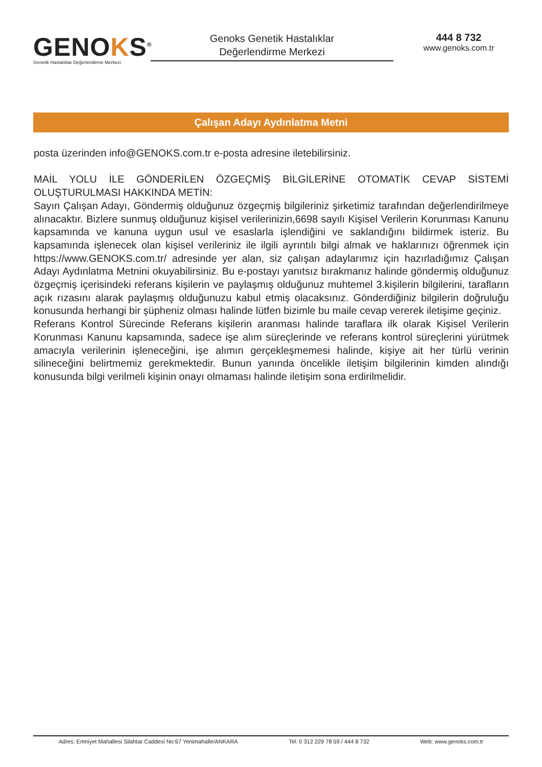GENOKS<sup>®</sup>
Genetik Hastalıklar Değerlendirme Merkezi
Genoks Genetik Hastalıklar
Değerlendirme Merkezi
444 8 732
www.genoks.com.tr
Çalışan Adayı Aydınlatma Metni
posta üzerinden info@GENOKS.com.tr e-posta adresine iletebilirsiniz.
MAİL YOLU İLE GÖNDERİLEN ÖZGEÇMİŞ BİLGİLERİNE OTOMATİK CEVAP SİSTEMİ OLUŞTURULMASI HAKKINDA METİN:
Sayın Çalışan Adayı, Göndermiş olduğunuz özgeçmiş bilgileriniz şirketimiz tarafından değerlendirilmeye alınacaktır. Bizlere sunmuş olduğunuz kişisel verilerinizin,6698 sayılı Kişisel Verilerin Korunması Kanunu kapsamında ve kanuna uygun usul ve esaslarla işlendiğini ve saklandığını bildirmek isteriz. Bu kapsamında işlenecek olan kişisel verileriniz ile ilgili ayrıntılı bilgi almak ve haklarınızı öğrenmek için https://www.GENOKS.com.tr/ adresinde yer alan, siz çalışan adaylarımız için hazırladığımız Çalışan Adayı Aydınlatma Metnini okuyabilirsiniz. Bu e-postayı yanıtsız bırakmanız halinde göndermiş olduğunuz özgeçmiş içerisindeki referans kişilerin ve paylaşmış olduğunuz muhtemel 3.kişilerin bilgilerini, tarafların açık rızasını alarak paylaşmış olduğunuzu kabul etmiş olacaksınız. Gönderdiğiniz bilgilerin doğruluğu konusunda herhangi bir şüpheniz olması halinde lütfen bizimle bu maile cevap vererek iletişime geçiniz.
Referans Kontrol Sürecinde Referans kişilerin aranması halinde taraflara ilk olarak Kişisel Verilerin Korunması Kanunu kapsamında, sadece işe alım süreçlerinde ve referans kontrol süreçlerini yürütmek amacıyla verilerinin işleneceğini, işe alımın gerçekleşmemesi halinde, kişiye ait her türlü verinin silineceğini belirtmemiz gerekmektedir. Bunun yanında öncelikle iletişim bilgilerinin kimden alındığı konusunda bilgi verilmeli kişinin onayı olmaması halinde iletişim sona erdirilmelidir.
Adres: Emniyet Mahallesi Silahtar Caddesi No:67 Yenimahalle/ANKARA Tel: 0 312 229 78 59 / 444 8 732 Web: www.genoks.com.tr